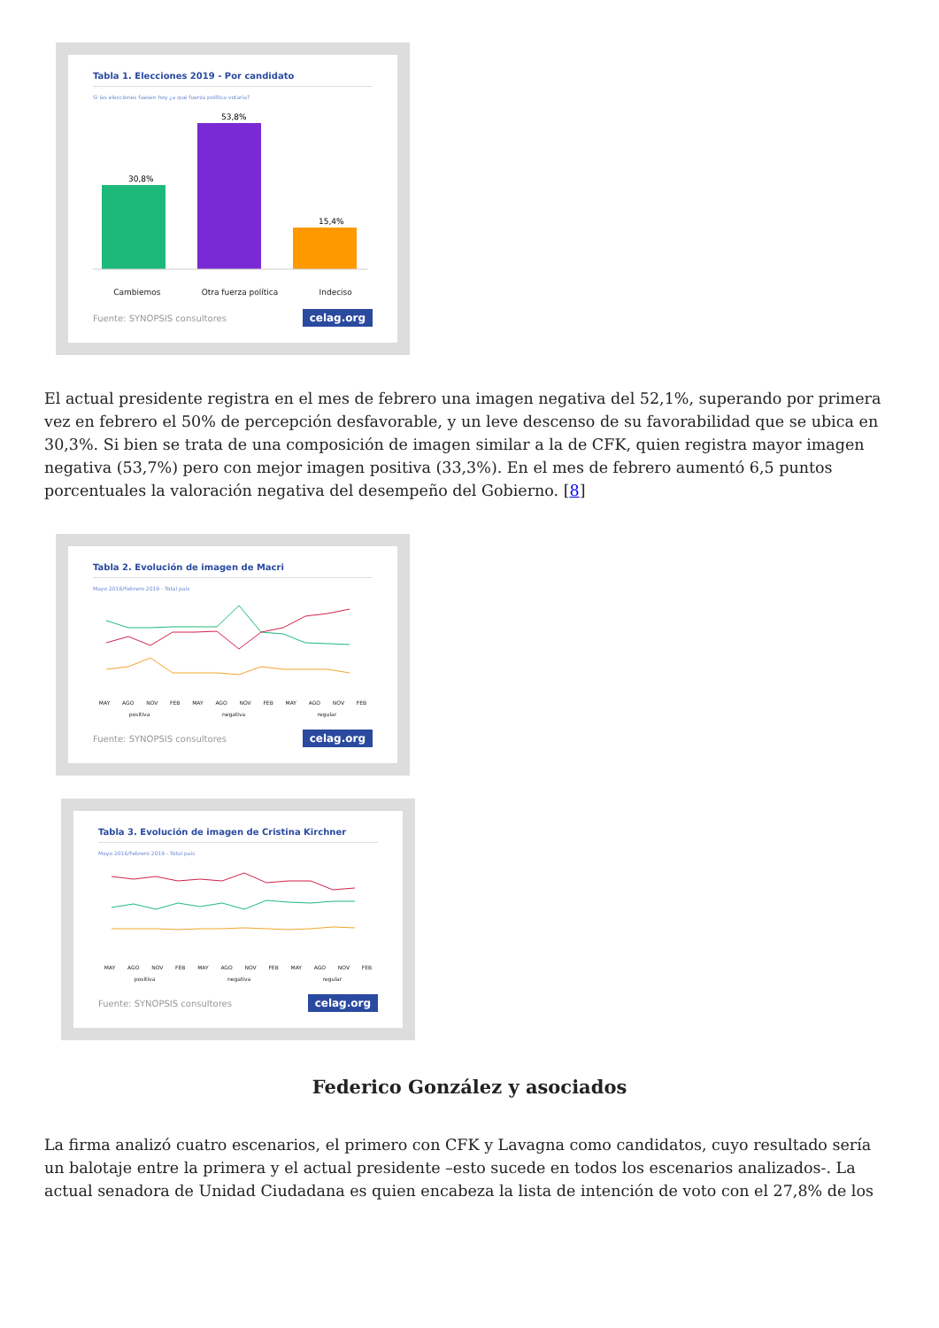Tabla 1. Elecciones 2019 - Por candidato
Si las elecciones fuesen hoy ¿a qué fuerza política votaría?
30,8%
53,8%
15,4%
Cambiemos Otra fuerza política Indeciso
Fuente: SYNOPSIS consultores celag.org
El actual presidente registra en el mes de febrero una imagen negativa del 52,1%, superando por primera vez en febrero el 50% de percepción desfavorable, y un leve descenso de su favorabilidad que se ubica en 30,3%. Si bien se trata de una composición de imagen similar a la de CFK, quien registra mayor imagen negativa (53,7%) pero con mejor imagen positiva (33,3%). En el mes de febrero aumentó 6,5 puntos porcentuales la valoración negativa del desempeño del Gobierno. [8]
Tabla 2. Evolución de imagen de Macri
Mayo 2016/Febrero 2019 - Total país
MAY AGO NOV FEB MAY AGO NOV FEB MAY AGO NOV FEB
positiva negativa regular
Fuente: SYNOPSIS consultores celag.org
Tabla 3. Evolución de imagen de Cristina Kirchner
Mayo 2016/Febrero 2019 - Total país
MAY AGO NOV FEB MAY AGO NOV FEB MAY AGO NOV FEB
positiva negativa regular
Fuente: SYNOPSIS consultores celag.org
Federico González y asociados
La firma analizó cuatro escenarios, el primero con CFK y Lavagna como candidatos, cuyo resultado sería un balotaje entre la primera y el actual presidente –esto sucede en todos los escenarios analizados-. La actual senadora de Unidad Ciudadana es quien encabeza la lista de intención de voto con el 27,8% de los